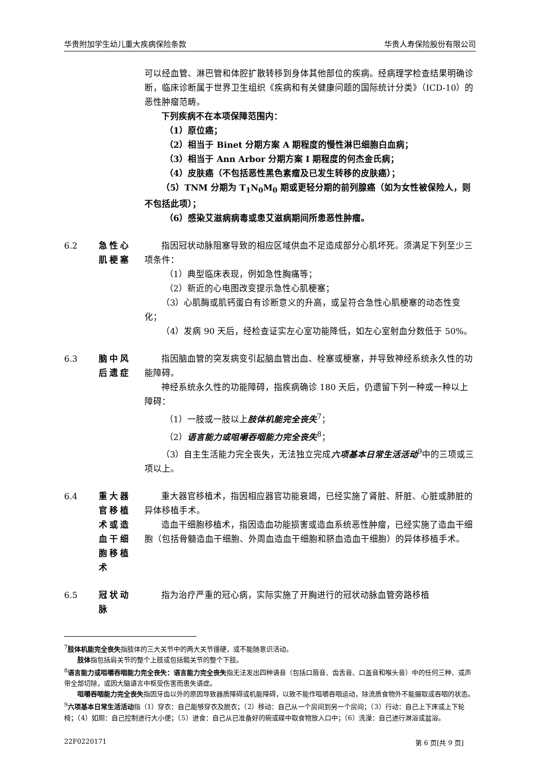华贵附加学生幼儿重大疾病保险条款 华贵人寿保险股份有限公司
可以经血管、淋巴管和体腔扩散转移到身体其他部位的疾病。经病理学检查结果明确诊断，临床诊断属于世界卫生组织《疾病和有关健康问题的国际统计分类》（ICD-10）的恶性肿瘤范畴。
下列疾病不在本项保障范围内：
（1）原位癌；
（2）相当于 Binet 分期方案 A 期程度的慢性淋巴细胞白血病；
（3）相当于 Ann Arbor 分期方案 I 期程度的何杰金氏病；
（4）皮肤癌（不包括恶性黑色素瘤及已发生转移的皮肤癌）；
（5）TNM 分期为 T<sub>1</sub>N<sub>0</sub>M<sub>0</sub> 期或更轻分期的前列腺癌（如为女性被保险人，则不包括此项）；
（6）感染艾滋病病毒或患艾滋病期间所患恶性肿瘤。
6.2 急性心肌梗塞
指因冠状动脉阻塞导致的相应区域供血不足造成部分心肌坏死。须满足下列至少三项条件：
（1）典型临床表现，例如急性胸痛等；
（2）新近的心电图改变提示急性心肌梗塞；
（3）心肌酶或肌钙蛋白有诊断意义的升高，或呈符合急性心肌梗塞的动态性变化；
（4）发病 90 天后，经检查证实左心室功能降低，如左心室射血分数低于 50%。
6.3 脑中风后遗症
指因脑血管的突发病变引起脑血管出血、栓塞或梗塞，并导致神经系统永久性的功能障碍。
神经系统永久性的功能障碍，指疾病确诊 180 天后，仍遗留下列一种或一种以上障碍：
（1）一肢或一肢以上肢体机能完全丧失<sup>7</sup>；
（2）语言能力或咀嚼吞咽能力完全丧失<sup>8</sup>；
（3）自主生活能力完全丧失，无法独立完成六项基本日常生活活动<sup>9</sup>中的三项或三项以上。
6.4 重大器官移植术或造血干细胞移植术
重大器官移植术，指因相应器官功能衰竭，已经实施了肾脏、肝脏、心脏或肺脏的异体移植手术。
造血干细胞移植术，指因造血功能损害或造血系统恶性肿瘤，已经实施了造血干细胞（包括骨髓造血干细胞、外周血造血干细胞和脐血造血干细胞）的异体移植手术。
6.5 冠状动脉 指为治疗严重的冠心病，实际实施了开胸进行的冠状动脉血管旁路移植
<sup>7</sup> 肢体机能完全丧失指肢体的三大关节中的两大关节僵硬，或不能随意识活动。
肢体指包括肩关节的整个上肢或包括髋关节的整个下肢。
<sup>8</sup> 语言能力或咀嚼吞咽能力完全丧失：语言能力完全丧失指无法发出四种语音（包括口唇音、齿舌音、口盖音和喉头音）中的任何三种、或声带全部切除，或因大脑语言中枢受伤害而患失语症。
咀嚼吞咽能力完全丧失指因牙齿以外的原因导致器质障碍或机能障碍，以致不能作咀嚼吞咽运动，除流质食物外不能摄取或吞咽的状态。
<sup>9</sup> 六项基本日常生活活动指（1）穿衣：自己能够穿衣及脱衣；（2）移动：自己从一个房间到另一个房间；（3）行动：自己上下床或上下轮椅；（4）如厕：自己控制进行大小便；（5）进食：自己从已准备好的碗或碟中取食物放入口中；（6）洗澡：自己进行淋浴或盆浴。
22F0220171 第 6 页[共 9 页]